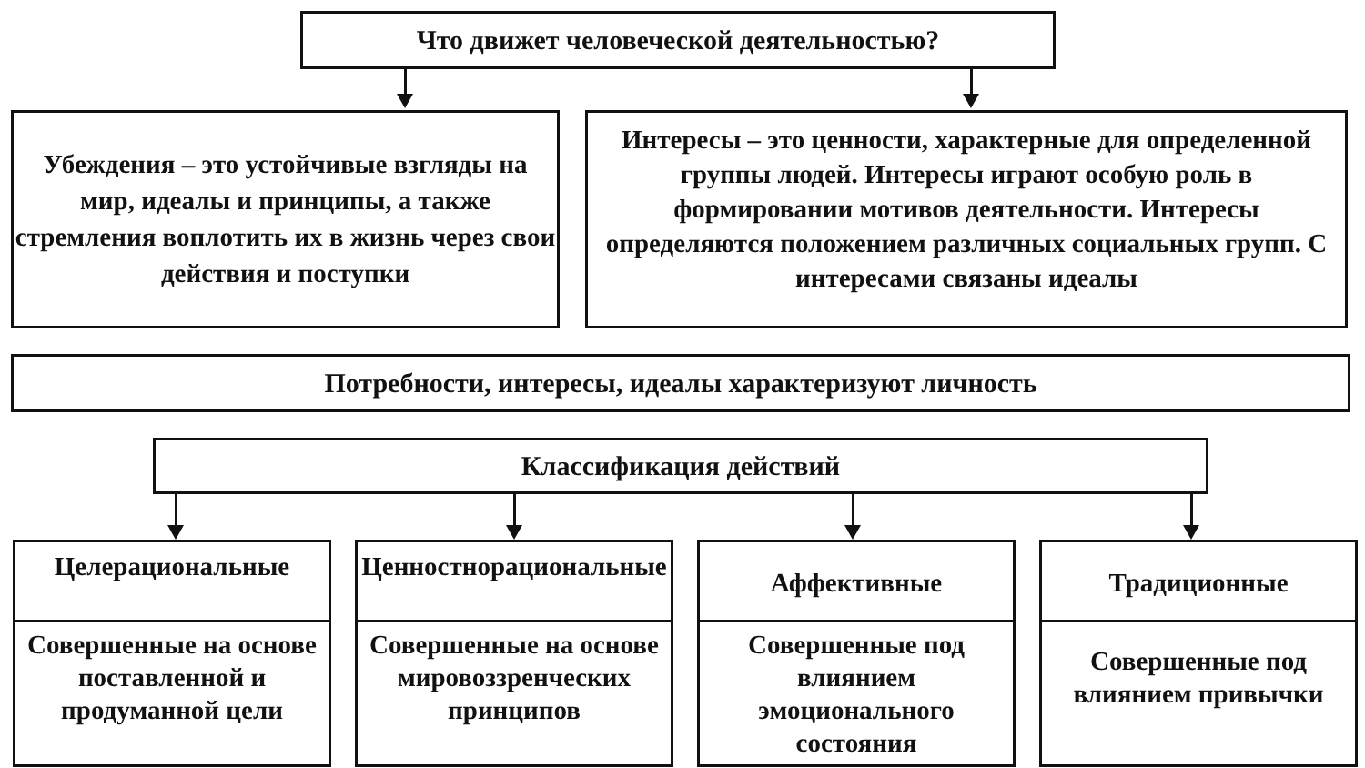Что движет человеческой деятельностью?
Убеждения – это устойчивые взгляды на мир, идеалы и принципы, а также стремления воплотить их в жизнь через свои действия и поступки
Интересы – это ценности, характерные для определенной группы людей. Интересы играют особую роль в формировании мотивов деятельности. Интересы определяются положением различных социальных групп. С интересами связаны идеалы
Потребности, интересы, идеалы характеризуют личность
Классификация действий
Целерациональные
Совершенные на основе поставленной и продуманной цели
Ценностнорациональные
Совершенные на основе мировоззренческих принципов
Аффективные
Совершенные под влиянием эмоционального состояния
Традиционные
Совершенные под влиянием привычки